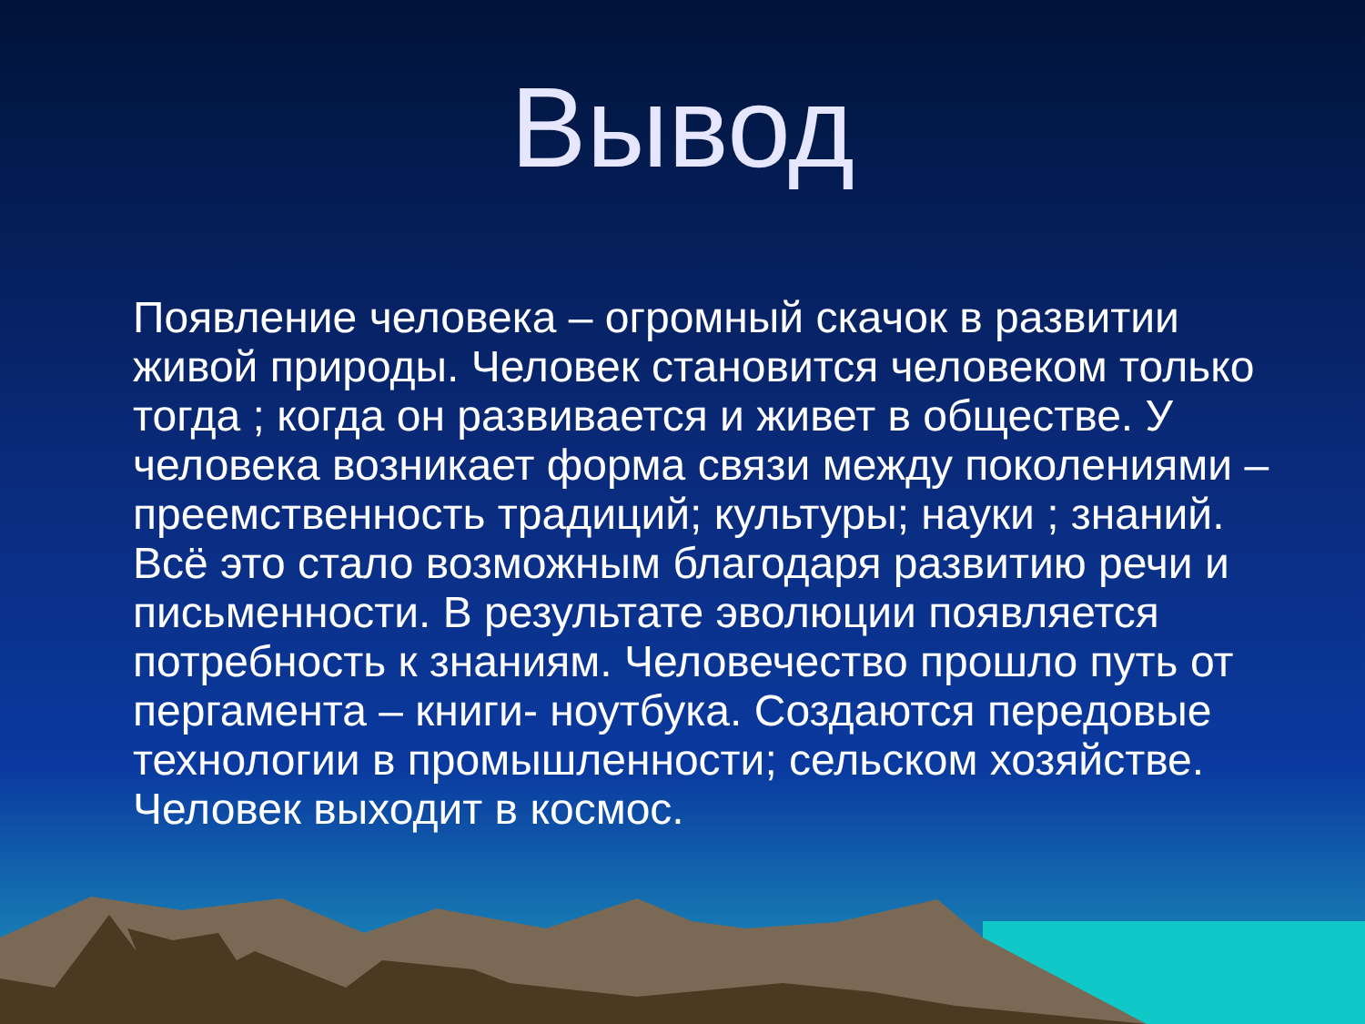Вывод
Появление человека – огромный скачок в развитии живой природы. Человек становится человеком только тогда ; когда он развивается и живет в обществе. У человека возникает форма связи между поколениями – преемственность традиций; культуры; науки ; знаний. Всё это стало возможным благодаря развитию речи и письменности. В результате эволюции появляется потребность к знаниям. Человечество прошло путь от пергамента – книги- ноутбука. Создаются передовые технологии в промышленности; сельском хозяйстве. Человек выходит в космос.